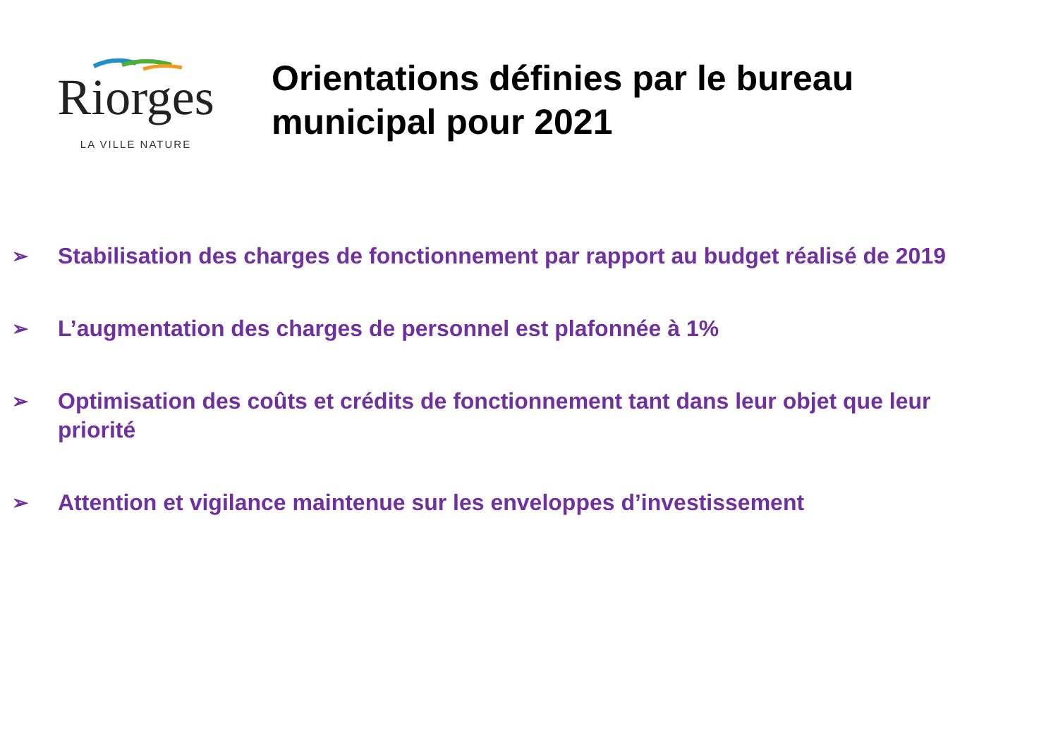Riorges
LA VILLE NATURE
Orientations définies par le bureau
municipal pour 2021
➢ Stabilisation des charges de fonctionnement par rapport au budget réalisé de 2019
➢ L’augmentation des charges de personnel est plafonnée à 1%
➢ Optimisation des coûts et crédits de fonctionnement tant dans leur objet que leur priorité
➢ Attention et vigilance maintenue sur les enveloppes d’investissement